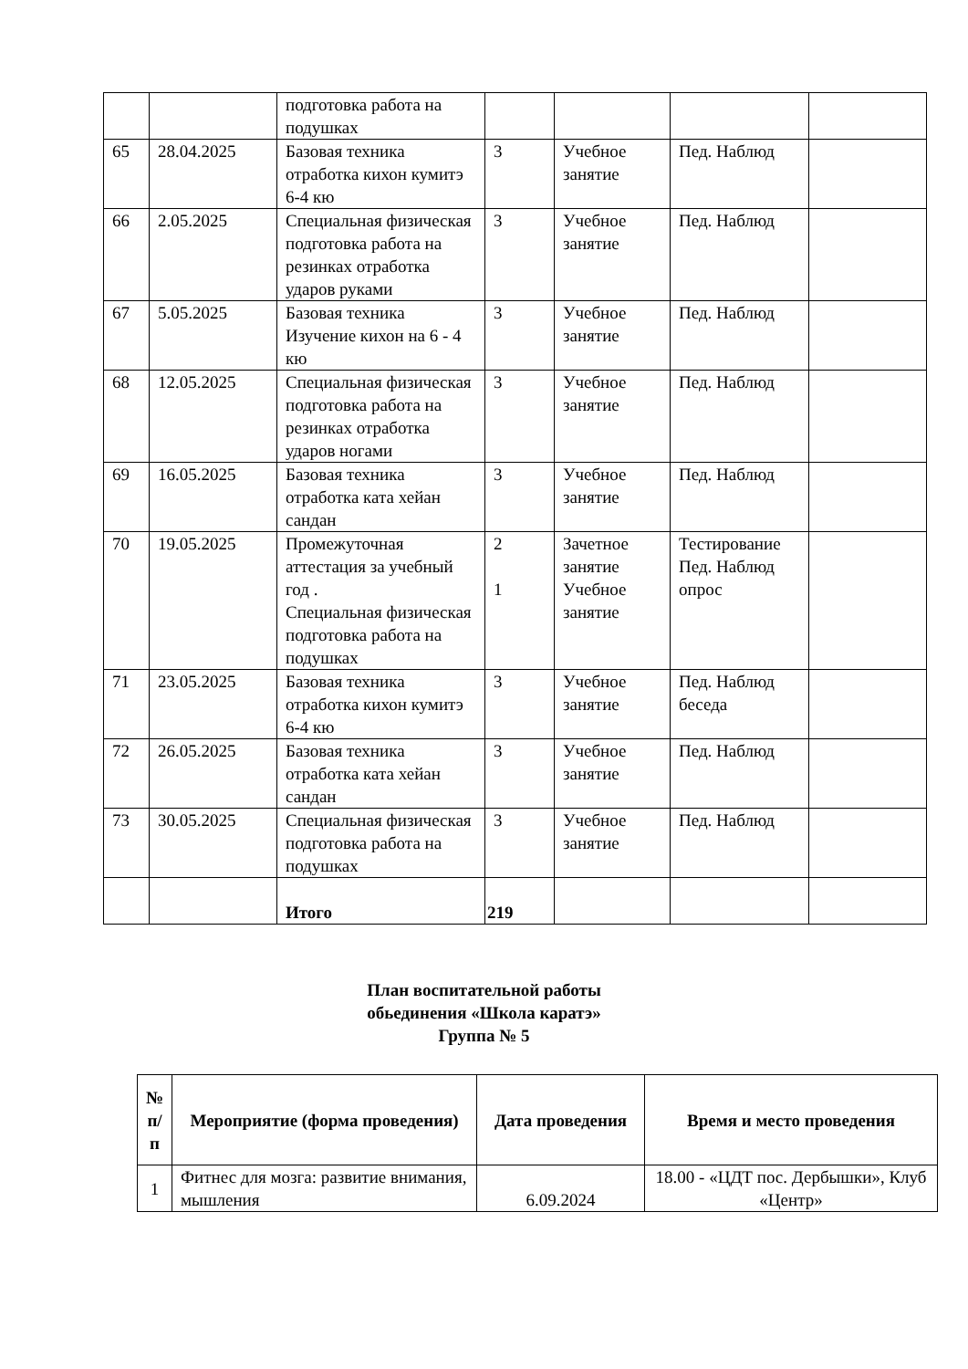| | | подготовка работа на подушках | | | | |
| 65 | 28.04.2025 | Базовая техника отработка кихон кумитэ 6-4 кю | 3 | Учебное занятие | Пед. Наблюд | |
| 66 | 2.05.2025 | Специальная физическая подготовка работа на резинках отработка ударов руками | 3 | Учебное занятие | Пед. Наблюд | |
| 67 | 5.05.2025 | Базовая техника Изучение кихон на 6 - 4 кю | 3 | Учебное занятие | Пед. Наблюд | |
| 68 | 12.05.2025 | Специальная физическая подготовка работа на резинках отработка ударов ногами | 3 | Учебное занятие | Пед. Наблюд | |
| 69 | 16.05.2025 | Базовая техника отработка ката хейан сандан | 3 | Учебное занятие | Пед. Наблюд | |
| 70 | 19.05.2025 | Промежуточная аттестация за учебный год . Специальная физическая подготовка работа на подушках | 2 1 | Зачетное занятие Учебное занятие | Тестирование Пед. Наблюд опрос | |
| 71 | 23.05.2025 | Базовая техника отработка кихон кумитэ 6-4 кю | 3 | Учебное занятие | Пед. Наблюд беседа | |
| 72 | 26.05.2025 | Базовая техника отработка ката хейан сандан | 3 | Учебное занятие | Пед. Наблюд | |
| 73 | 30.05.2025 | Специальная физическая подготовка работа на подушках | 3 | Учебное занятие | Пед. Наблюд | |
| | | Итого | 219 | | | |
План воспитательной работы
обьединения «Школа каратэ»
Группа № 5
| № п/п | Мероприятие (форма проведения) | Дата проведения | Время и место проведения |
| --- | --- | --- | --- |
| 1 | Фитнес для мозга: развитие внимания, мышления | 6.09.2024 | 18.00 - «ЦДТ пос. Дербышки», Клуб «Центр» |